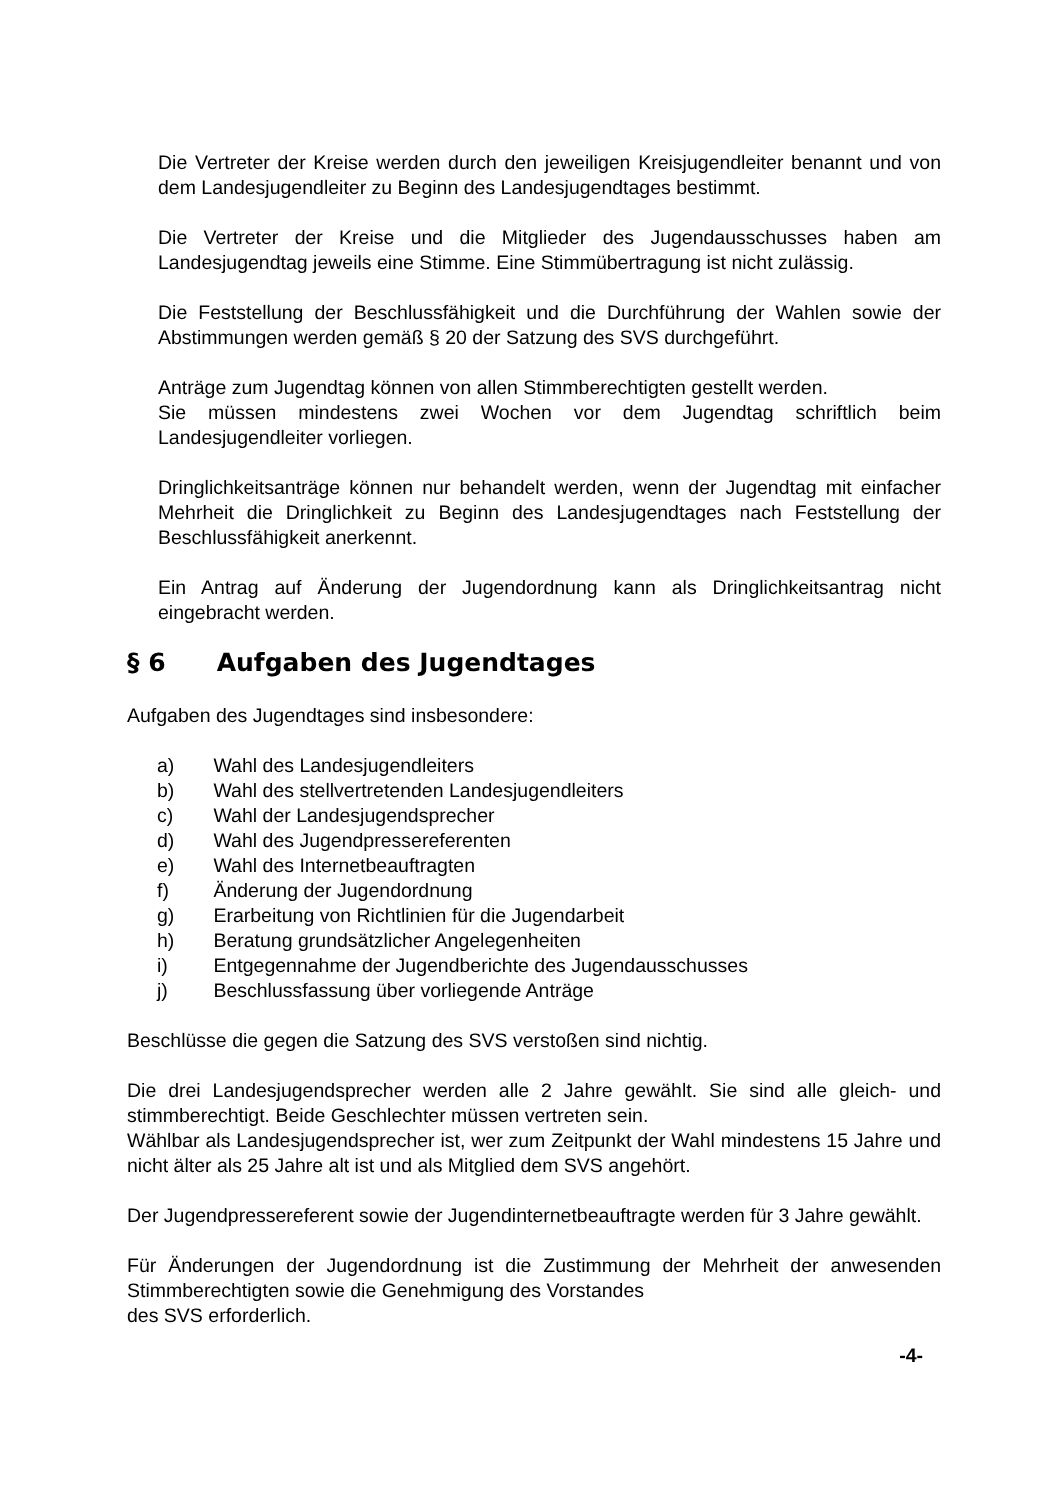Die Vertreter der Kreise werden durch den jeweiligen Kreisjugendleiter benannt und von dem Landesjugendleiter zu Beginn des Landesjugendtages bestimmt.
Die Vertreter der Kreise und die Mitglieder des Jugendausschusses haben am Landesjugendtag jeweils eine Stimme. Eine Stimmübertragung ist nicht zulässig.
Die Feststellung der Beschlussfähigkeit und die Durchführung der Wahlen sowie der Abstimmungen werden gemäß § 20 der Satzung des SVS durchgeführt.
Anträge zum Jugendtag können von allen Stimmberechtigten gestellt werden.
Sie müssen mindestens zwei Wochen vor dem Jugendtag schriftlich beim Landesjugendleiter vorliegen.
Dringlichkeitsanträge können nur behandelt werden, wenn der Jugendtag mit einfacher Mehrheit die Dringlichkeit zu Beginn des Landesjugendtages nach Feststellung der Beschlussfähigkeit anerkennt.
Ein Antrag auf Änderung der Jugendordnung kann als Dringlichkeitsantrag nicht eingebracht werden.
§ 6 Aufgaben des Jugendtages
Aufgaben des Jugendtages sind insbesondere:
a) Wahl des Landesjugendleiters
b) Wahl des stellvertretenden Landesjugendleiters
c) Wahl der Landesjugendsprecher
d) Wahl des Jugendpressereferenten
e) Wahl des Internetbeauftragten
f) Änderung der Jugendordnung
g) Erarbeitung von Richtlinien für die Jugendarbeit
h) Beratung grundsätzlicher Angelegenheiten
i) Entgegennahme der Jugendberichte des Jugendausschusses
j) Beschlussfassung über vorliegende Anträge
Beschlüsse die gegen die Satzung des SVS verstoßen sind nichtig.
Die drei Landesjugendsprecher werden alle 2 Jahre gewählt. Sie sind alle gleich- und stimmberechtigt. Beide Geschlechter müssen vertreten sein.
Wählbar als Landesjugendsprecher ist, wer zum Zeitpunkt der Wahl mindestens 15 Jahre und nicht älter als 25 Jahre alt ist und als Mitglied dem SVS angehört.
Der Jugendpressereferent sowie der Jugendinternetbeauftragte werden für 3 Jahre gewählt.
Für Änderungen der Jugendordnung ist die Zustimmung der Mehrheit der anwesenden Stimmberechtigten sowie die Genehmigung des Vorstandes
des SVS erforderlich.
-4-